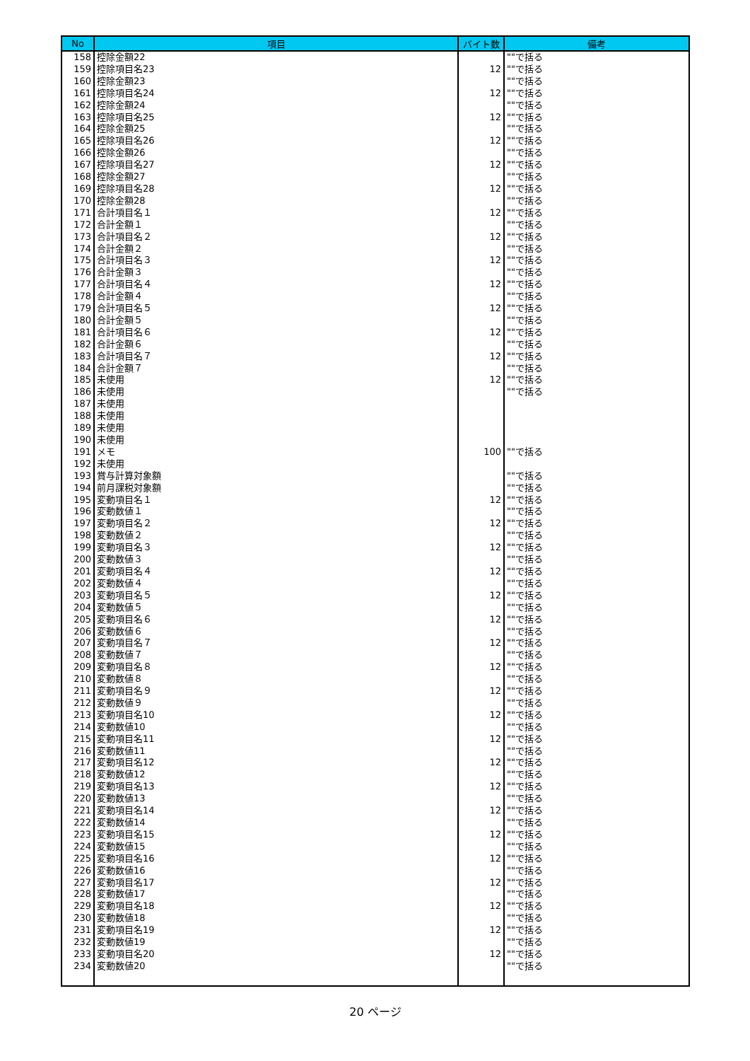| No | 項目 | バイト数 | 備考 |
| --- | --- | --- | --- |
| 158 | 控除金額22 | | ""で括る |
| 159 | 控除項目名23 | 12 | ""で括る |
| 160 | 控除金額23 | | ""で括る |
| 161 | 控除項目名24 | 12 | ""で括る |
| 162 | 控除金額24 | | ""で括る |
| 163 | 控除項目名25 | 12 | ""で括る |
| 164 | 控除金額25 | | ""で括る |
| 165 | 控除項目名26 | 12 | ""で括る |
| 166 | 控除金額26 | | ""で括る |
| 167 | 控除項目名27 | 12 | ""で括る |
| 168 | 控除金額27 | | ""で括る |
| 169 | 控除項目名28 | 12 | ""で括る |
| 170 | 控除金額28 | | ""で括る |
| 171 | 合計項目名１ | 12 | ""で括る |
| 172 | 合計金額１ | | ""で括る |
| 173 | 合計項目名２ | 12 | ""で括る |
| 174 | 合計金額２ | | ""で括る |
| 175 | 合計項目名３ | 12 | ""で括る |
| 176 | 合計金額３ | | ""で括る |
| 177 | 合計項目名４ | 12 | ""で括る |
| 178 | 合計金額４ | | ""で括る |
| 179 | 合計項目名５ | 12 | ""で括る |
| 180 | 合計金額５ | | ""で括る |
| 181 | 合計項目名６ | 12 | ""で括る |
| 182 | 合計金額６ | | ""で括る |
| 183 | 合計項目名７ | 12 | ""で括る |
| 184 | 合計金額７ | | ""で括る |
| 185 | 未使用 | 12 | ""で括る |
| 186 | 未使用 | | ""で括る |
| 187 | 未使用 | | |
| 188 | 未使用 | | |
| 189 | 未使用 | | |
| 190 | 未使用 | | |
| 191 | メモ | 100 | ""で括る |
| 192 | 未使用 | | |
| 193 | 賞与計算対象額 | | ""で括る |
| 194 | 前月課税対象額 | | ""で括る |
| 195 | 変動項目名１ | 12 | ""で括る |
| 196 | 変動数値１ | | ""で括る |
| 197 | 変動項目名２ | 12 | ""で括る |
| 198 | 変動数値２ | | ""で括る |
| 199 | 変動項目名３ | 12 | ""で括る |
| 200 | 変動数値３ | | ""で括る |
| 201 | 変動項目名４ | 12 | ""で括る |
| 202 | 変動数値４ | | ""で括る |
| 203 | 変動項目名５ | 12 | ""で括る |
| 204 | 変動数値５ | | ""で括る |
| 205 | 変動項目名６ | 12 | ""で括る |
| 206 | 変動数値６ | | ""で括る |
| 207 | 変動項目名７ | 12 | ""で括る |
| 208 | 変動数値７ | | ""で括る |
| 209 | 変動項目名８ | 12 | ""で括る |
| 210 | 変動数値８ | | ""で括る |
| 211 | 変動項目名９ | 12 | ""で括る |
| 212 | 変動数値９ | | ""で括る |
| 213 | 変動項目名10 | 12 | ""で括る |
| 214 | 変動数値10 | | ""で括る |
| 215 | 変動項目名11 | 12 | ""で括る |
| 216 | 変動数値11 | | ""で括る |
| 217 | 変動項目名12 | 12 | ""で括る |
| 218 | 変動数値12 | | ""で括る |
| 219 | 変動項目名13 | 12 | ""で括る |
| 220 | 変動数値13 | | ""で括る |
| 221 | 変動項目名14 | 12 | ""で括る |
| 222 | 変動数値14 | | ""で括る |
| 223 | 変動項目名15 | 12 | ""で括る |
| 224 | 変動数値15 | | ""で括る |
| 225 | 変動項目名16 | 12 | ""で括る |
| 226 | 変動数値16 | | ""で括る |
| 227 | 変動項目名17 | 12 | ""で括る |
| 228 | 変動数値17 | | ""で括る |
| 229 | 変動項目名18 | 12 | ""で括る |
| 230 | 変動数値18 | | ""で括る |
| 231 | 変動項目名19 | 12 | ""で括る |
| 232 | 変動数値19 | | ""で括る |
| 233 | 変動項目名20 | 12 | ""で括る |
| 234 | 変動数値20 | | ""で括る |
20 ページ